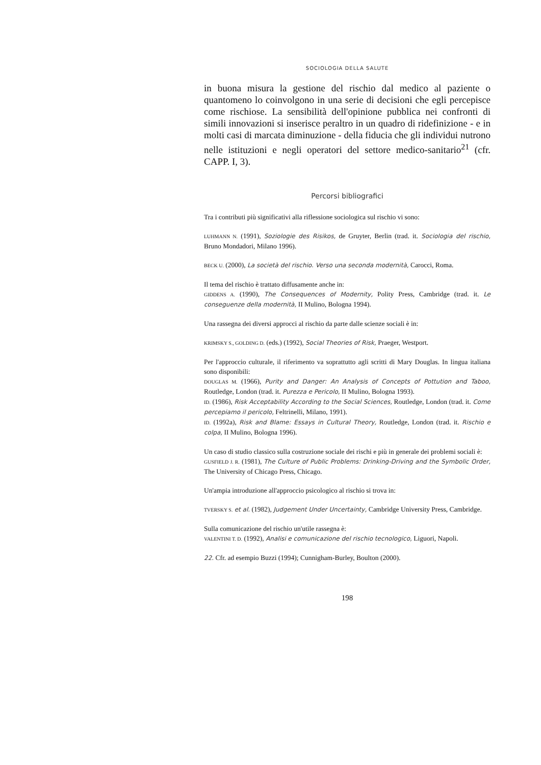SOCIOLOGIA DELLA SALUTE
in buona misura la gestione del rischio dal medico al paziente o quantomeno lo coinvolgono in una serie di decisioni che egli percepisce come rischiose. La sensibilità dell'opinione pubblica nei confronti di simili innovazioni si inserisce peraltro in un quadro di ridefinizione - e in molti casi di marcata diminuzione - della fiducia che gli individui nutrono nelle istituzioni e negli operatori del settore medico-sanitario<sup>21</sup> (cfr. CAPP. I, 3).
Percorsi bibliografici
Tra i contributi più significativi alla riflessione sociologica sul rischio vi sono:
LUHMANN N. (1991), Soziologie des Risikos, de Gruyter, Berlin (trad. it. Sociologia del rischio, Bruno Mondadori, Milano 1996).
BECK U. (2000), La società del rischio. Verso una seconda modernità, Carocci, Roma.
Il tema del rischio è trattato diffusamente anche in:
GIDDENS A. (1990), The Consequences of Modernity, Polity Press, Cambridge (trad. it. Le conseguenze della modernità, II Mulino, Bologna 1994).
Una rassegna dei diversi approcci al rischio da parte dalle scienze sociali è in:
KRIMSKY S., GOLDING D. (eds.) (1992), Social Theories of Risk, Praeger, Westport.
Per l'approccio culturale, il riferimento va soprattutto agli scritti di Mary Douglas. In lingua italiana sono disponibili:
DOUGLAS M. (1966), Purity and Danger: An Analysis of Concepts of Pottution and Taboo, Routledge, London (trad. it. Purezza e Pericolo, II Mulino, Bologna 1993).
ID. (1986), Risk Acceptability According to the Social Sciences, Routledge, London (trad. it. Come percepiamo il pericolo, Feltrinelli, Milano, 1991).
ID. (1992a), Risk and Blame: Essays in Cultural Theory, Routledge, London (trad. it. Rischio e colpa, II Mulino, Bologna 1996).
Un caso di studio classico sulla costruzione sociale dei rischi e più in generale dei problemi sociali è:
GUSFIELD J. R. (1981), The Culture of Public Problems: Drinking-Driving and the Symbolic Order, The University of Chicago Press, Chicago.
Un'ampia introduzione all'approccio psicologico al rischio si trova in:
TVERSKY S. et al. (1982), Judgement Under Uncertainty, Cambridge University Press, Cambridge.
Sulla comunicazione del rischio un'utile rassegna è:
VALENTINI T. D. (1992), Analisi e comunicazione del rischio tecnologico, Liguori, Napoli.
22. Cfr. ad esempio Buzzi (1994); Cunnigham-Burley, Boulton (2000).
198